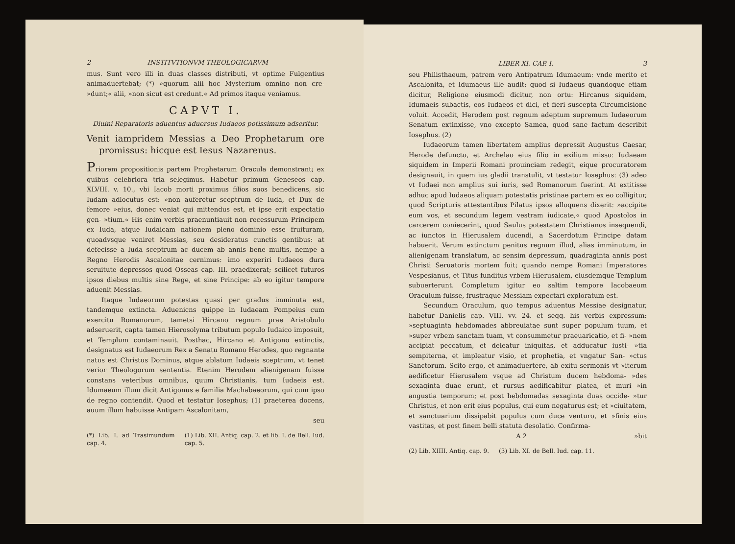2 INSTITVTIONVM THEOLOGICARVM
mus. Sunt vero illi in duas classes distributi, vt optime Fulgentius animaduertebat; (*) »quorum alii hoc Mysterium omnino non cre- »dunt;« alii, »non sicut est credunt.« Ad primos itaque veniamus.
CAPVT I.
Diuini Reparatoris aduentus aduersus Iudaeos potissimum adseritur.
Venit iampridem Messias a Deo Prophetarum ore promissus: hicque est Iesus Nazarenus.
Priorem propositionis partem Prophetarum Oracula demonstrant; ex quibus celebriora tria selegimus. Habetur primum Geneseos cap. XLVIII. v. 10., vbi Iacob morti proximus filios suos benedicens, sic Iudam adlocutus est: »non auferetur sceptrum de Iuda, et Dux de femore »eius, donec veniat qui mittendus est, et ipse erit expectatio gen- »tium.« His enim verbis praenuntiauit non recessurum Principem ex Iuda, atque Iudaicam nationem pleno dominio esse fruituram, quoadvsque veniret Messias, seu desideratus cunctis gentibus: at defecisse a Iuda sceptrum ac ducem ab annis bene multis, nempe a Regno Herodis Ascalonitae cernimus: imo experiri Iudaeos dura seruitute depressos quod Osseas cap. III. praedixerat; scilicet futuros ipsos diebus multis sine Rege, et sine Principe: ab eo igitur tempore aduenit Messias.
Itaque Iudaeorum potestas quasi per gradus imminuta est, tandemque extincta. Aduenicns quippe in Iudaeam Pompeius cum exercitu Romanorum, tametsi Hircano regnum prae Aristobulo adseruerit, capta tamen Hierosolyma tributum populo Iudaico imposuit, et Templum contaminauit. Posthac, Hircano et Antigono extinctis, designatus est Iudaeorum Rex a Senatu Romano Herodes, quo regnante natus est Christus Dominus, atque ablatum Iudaeis sceptrum, vt tenet verior Theologorum sententia. Etenim Herodem alienigenam fuisse constans veteribus omnibus, quum Christianis, tum Iudaeis est. Idumaeum illum dicit Antigonus e familia Machabaeorum, qui cum ipso de regno contendit. Quod et testatur Iosephus; (1) praeterea docens, auum illum habuisse Antipam Ascalonitam,
seu
(*) Lib. I. ad Trasimundum cap. 4. (1) Lib. XII. Antiq. cap. 2. et lib. I. de Bell. Iud. cap. 5.
LIBER XI. CAP. I. 3
seu Philisthaeum, patrem vero Antipatrum Idumaeum: vnde merito et Ascalonita, et Idumaeus ille audit: quod si Iudaeus quandoque etiam dicitur, Religione eiusmodi dicitur, non ortu: Hircanus siquidem, Idumaeis subactis, eos Iudaeos et dici, et fieri suscepta Circumcisione voluit. Accedit, Herodem post regnum adeptum supremum Iudaeorum Senatum extinxisse, vno excepto Samea, quod sane factum describit Iosephus. (2)
Iudaeorum tamen libertatem amplius depressit Augustus Caesar, Herode defuncto, et Archelao eius filio in exilium misso: Iudaeam siquidem in Imperii Romani prouinciam redegit, eique procuratorem designauit, in quem ius gladii transtulit, vt testatur Iosephus: (3) adeo vt Iudaei non amplius sui iuris, sed Romanorum fuerint. At extitisse adhuc apud Iudaeos aliquam potestatis pristinae partem ex eo colligitur, quod Scripturis attestantibus Pilatus ipsos alloquens dixerit: »accipite eum vos, et secundum legem vestram iudicate,« quod Apostolos in carcerem coniecerint, quod Saulus potestatem Christianos insequendi, ac iunctos in Hierusalem ducendi, a Sacerdotum Principe datam habuerit. Verum extinctum penitus regnum illud, alias imminutum, in alienigenam translatum, ac sensim depressum, quadraginta annis post Christi Seruatoris mortem fuit; quando nempe Romani Imperatores Vespesianus, et Titus funditus vrbem Hierusalem, eiusdemque Templum subuerterunt. Completum igitur eo saltim tempore Iacobaeum Oraculum fuisse, frustraque Messiam expectari exploratum est.
Secundum Oraculum, quo tempus aduentus Messiae designatur, habetur Danielis cap. VIII. vv. 24. et seqq. his verbis expressum: »septuaginta hebdomades abbreuiatae sunt super populum tuum, et »super vrbem sanctam tuam, vt consummetur praeuaricatio, et fi- »nem accipiat peccatum, et deleatur iniquitas, et adducatur iusti- »tia sempiterna, et impleatur visio, et prophetia, et vngatur San- »ctus Sanctorum. Scito ergo, et animaduertere, ab exitu sermonis vt »iterum aedificetur Hierusalem vsque ad Christum ducem hebdoma- »des sexaginta duae erunt, et rursus aedificabitur platea, et muri »in angustia temporum; et post hebdomadas sexaginta duas occide- »tur Christus, et non erit eius populus, qui eum negaturus est; et »ciuitatem, et sanctuarium dissipabit populus cum duce venturo, et »finis eius vastitas, et post finem belli statuta desolatio. Confirma-
A 2 »bit
(2) Lib. XIIII. Antiq. cap. 9. (3) Lib. XI. de Bell. Iud. cap. 11.